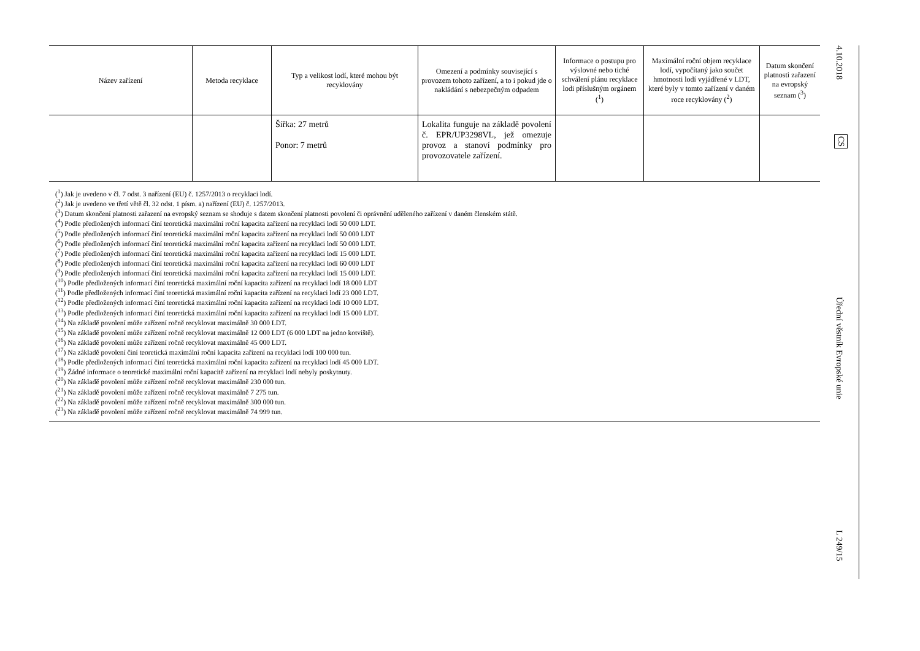| Název zařízení | Metoda recyklace | Typ a velikost lodí, které mohou být recyklovány | Omezení a podmínky související s provozem tohoto zařízení, a to i pokud jde o nakládání s nebez­pečným odpadem | Informace o postupu pro výslovné nebo tiché schválení plánu recyklace lodi příslušným orgánem (<sup>1</sup>) | Maximální roční objem recyklace lodí, vypočítaný jako součet hmotnosti lodí vyjádřené v LDT, které byly v tomto zařízení v daném roce recyklovány (<sup>2</sup>) | Datum skon­čení platnosti zařazení na evropský seznam (<sup>3</sup>) |
| --- | --- | --- | --- | --- | --- | --- |
| | | Šířka: 27 metrů Ponor: 7 metrů | Lokalita funguje na základě povolení č. EPR/UP3298VL, jež omezuje provoz a stanoví podmínky pro provozovatele zařízení. | | | |
(<sup>1</sup>) Jak je uvedeno v čl. 7 odst. 3 nařízení (EU) č. 1257/2013 o recyklaci lodí.
(<sup>2</sup>) Jak je uvedeno ve třetí větě čl. 32 odst. 1 písm. a) nařízení (EU) č. 1257/2013.
(<sup>3</sup>) Datum skončení platnosti zařazení na evropský seznam se shoduje s datem skončení platnosti povolení či oprávnění uděleného zařízení v daném členském státě.
(<sup>4</sup>) Podle předložených informací činí teoretická maximální roční kapacita zařízení na recyklaci lodí 50 000 LDT.
(<sup>5</sup>) Podle předložených informací činí teoretická maximální roční kapacita zařízení na recyklaci lodí 50 000 LDT
(<sup>6</sup>) Podle předložených informací činí teoretická maximální roční kapacita zařízení na recyklaci lodí 50 000 LDT.
(<sup>7</sup>) Podle předložených informací činí teoretická maximální roční kapacita zařízení na recyklaci lodí 15 000 LDT.
(<sup>8</sup>) Podle předložených informací činí teoretická maximální roční kapacita zařízení na recyklaci lodí 60 000 LDT
(<sup>9</sup>) Podle předložených informací činí teoretická maximální roční kapacita zařízení na recyklaci lodí 15 000 LDT.
(<sup>10</sup>) Podle předložených informací činí teoretická maximální roční kapacita zařízení na recyklaci lodí 18 000 LDT
(<sup>11</sup>) Podle předložených informací činí teoretická maximální roční kapacita zařízení na recyklaci lodí 23 000 LDT.
(<sup>12</sup>) Podle předložených informací činí teoretická maximální roční kapacita zařízení na recyklaci lodí 10 000 LDT.
(<sup>13</sup>) Podle předložených informací činí teoretická maximální roční kapacita zařízení na recyklaci lodí 15 000 LDT.
(<sup>14</sup>) Na základě povolení může zařízení ročně recyklovat maximálně 30 000 LDT.
(<sup>15</sup>) Na základě povolení může zařízení ročně recyklovat maximálně 12 000 LDT (6 000 LDT na jedno kotviště).
(<sup>16</sup>) Na základě povolení může zařízení ročně recyklovat maximálně 45 000 LDT.
(<sup>17</sup>) Na základě povolení činí teoretická maximální roční kapacita zařízení na recyklaci lodí 100 000 tun.
(<sup>18</sup>) Podle předložených informací činí teoretická maximální roční kapacita zařízení na recyklaci lodí 45 000 LDT.
(<sup>19</sup>) Žádné informace o teoretické maximální roční kapacitě zařízení na recyklaci lodí nebyly poskytnuty.
(<sup>20</sup>) Na základě povolení může zařízení ročně recyklovat maximálně 230 000 tun.
(<sup>21</sup>) Na základě povolení může zařízení ročně recyklovat maximálně 7 275 tun.
(<sup>22</sup>) Na základě povolení může zařízení ročně recyklovat maximálně 300 000 tun.
(<sup>23</sup>) Na základě povolení může zařízení ročně recyklovat maximálně 74 999 tun.
4.10.2018
CS
Úřední věstník Evropské unie
L 249/15